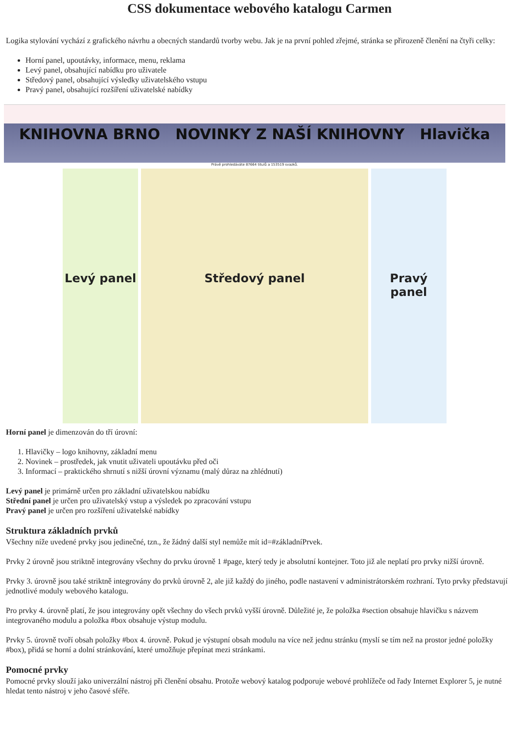CSS dokumentace webového katalogu Carmen
Logika stylování vychází z grafického návrhu a obecných standardů tvorby webu. Jak je na první pohled zřejmé, stránka se přirozeně členění na čtyři celky:
Horní panel, upoutávky, informace, menu, reklama
Levý panel, obsahující nabídku pro uživatele
Středový panel, obsahující výsledky uživatelského vstupu
Pravý panel, obsahující rozšíření uživatelské nabídky
KNIHOVNA BRNO NOVINKY Z NAŠÍ KNIHOVNY Hlavička
Právě prohledáváte 87664 titulů a 153519 svazků.
Levý panel Středový panel Pravý panel
Horní panel je dimenzován do tří úrovní:
1. Hlavičky – logo knihovny, základní menu
2. Novinek – prostředek, jak vnutit uživateli upoutávku před oči
3. Informací – praktického shrnutí s nižší úrovní významu (malý důraz na zhlédnutí)
Levý panel je primárně určen pro základní uživatelskou nabídku
Střední panel je určen pro uživatelský vstup a výsledek po zpracování vstupu
Pravý panel je určen pro rozšíření uživatelské nabídky
Struktura základních prvků
Všechny níže uvedené prvky jsou jedinečné, tzn., že žádný další styl nemůže mít id=#základníPrvek.
Prvky 2 úrovně jsou striktně integrovány všechny do prvku úrovně 1 #page, který tedy je absolutní kontejner. Toto již ale neplatí pro prvky nižší úrovně.
Prvky 3. úrovně jsou také striktně integrovány do prvků úrovně 2, ale již každý do jiného, podle nastavení v administrátorském rozhraní. Tyto prvky představují jednotlivé moduly webového katalogu.
Pro prvky 4. úrovně platí, že jsou integrovány opět všechny do všech prvků vyšší úrovně. Důležité je, že položka #section obsahuje hlavičku s názvem integrovaného modulu a položka #box obsahuje výstup modulu.
Prvky 5. úrovně tvoří obsah položky #box 4. úrovně. Pokud je výstupní obsah modulu na více než jednu stránku (myslí se tím než na prostor jedné položky #box), přidá se horní a dolní stránkování, které umožňuje přepínat mezi stránkami.
Pomocné prvky
Pomocné prvky slouží jako univerzální nástroj při členění obsahu. Protože webový katalog podporuje webové prohlížeče od řady Internet Explorer 5, je nutné hledat tento nástroj v jeho časové sféře.